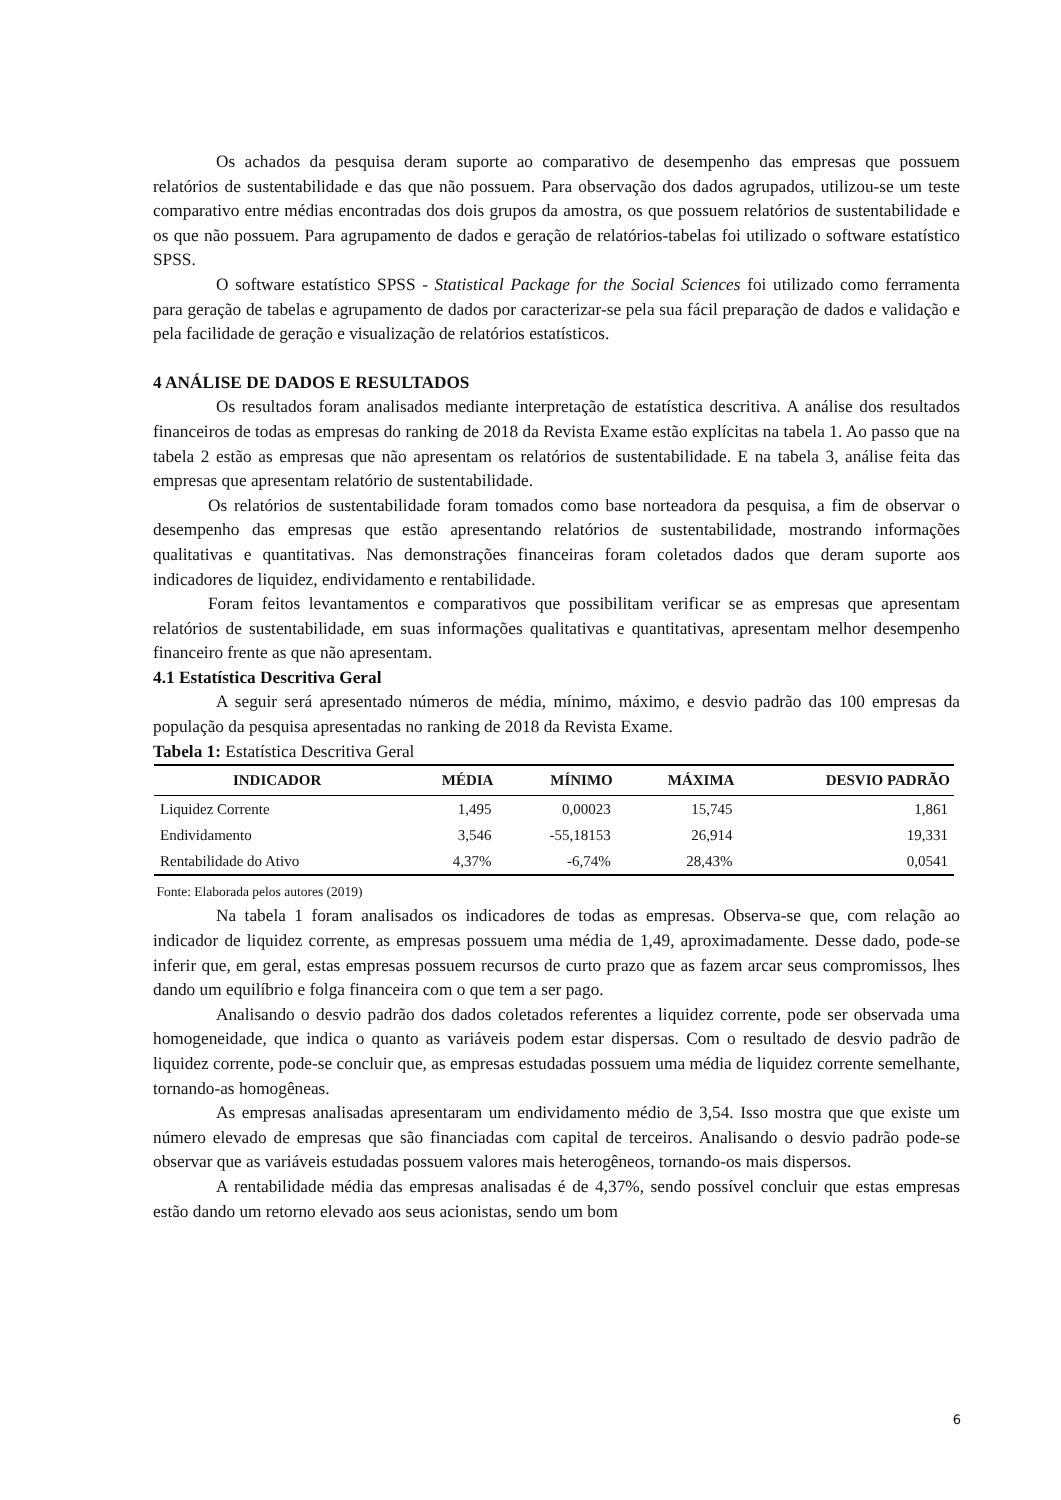Os achados da pesquisa deram suporte ao comparativo de desempenho das empresas que possuem relatórios de sustentabilidade e das que não possuem. Para observação dos dados agrupados, utilizou-se um teste comparativo entre médias encontradas dos dois grupos da amostra, os que possuem relatórios de sustentabilidade e os que não possuem. Para agrupamento de dados e geração de relatórios-tabelas foi utilizado o software estatístico SPSS.
O software estatístico SPSS - Statistical Package for the Social Sciences foi utilizado como ferramenta para geração de tabelas e agrupamento de dados por caracterizar-se pela sua fácil preparação de dados e validação e pela facilidade de geração e visualização de relatórios estatísticos.
4 ANÁLISE DE DADOS E RESULTADOS
Os resultados foram analisados mediante interpretação de estatística descritiva. A análise dos resultados financeiros de todas as empresas do ranking de 2018 da Revista Exame estão explícitas na tabela 1. Ao passo que na tabela 2 estão as empresas que não apresentam os relatórios de sustentabilidade. E na tabela 3, análise feita das empresas que apresentam relatório de sustentabilidade.
Os relatórios de sustentabilidade foram tomados como base norteadora da pesquisa, a fim de observar o desempenho das empresas que estão apresentando relatórios de sustentabilidade, mostrando informações qualitativas e quantitativas. Nas demonstrações financeiras foram coletados dados que deram suporte aos indicadores de liquidez, endividamento e rentabilidade.
Foram feitos levantamentos e comparativos que possibilitam verificar se as empresas que apresentam relatórios de sustentabilidade, em suas informações qualitativas e quantitativas, apresentam melhor desempenho financeiro frente as que não apresentam.
4.1 Estatística Descritiva Geral
A seguir será apresentado números de média, mínimo, máximo, e desvio padrão das 100 empresas da população da pesquisa apresentadas no ranking de 2018 da Revista Exame.
Tabela 1: Estatística Descritiva Geral
| INDICADOR | MÉDIA | MÍNIMO | MÁXIMA | DESVIO PADRÃO |
| --- | --- | --- | --- | --- |
| Liquidez Corrente | 1,495 | 0,00023 | 15,745 | 1,861 |
| Endividamento | 3,546 | -55,18153 | 26,914 | 19,331 |
| Rentabilidade do Ativo | 4,37% | -6,74% | 28,43% | 0,0541 |
Fonte: Elaborada pelos autores (2019)
Na tabela 1 foram analisados os indicadores de todas as empresas. Observa-se que, com relação ao indicador de liquidez corrente, as empresas possuem uma média de 1,49, aproximadamente. Desse dado, pode-se inferir que, em geral, estas empresas possuem recursos de curto prazo que as fazem arcar seus compromissos, lhes dando um equilíbrio e folga financeira com o que tem a ser pago.
Analisando o desvio padrão dos dados coletados referentes a liquidez corrente, pode ser observada uma homogeneidade, que indica o quanto as variáveis podem estar dispersas. Com o resultado de desvio padrão de liquidez corrente, pode-se concluir que, as empresas estudadas possuem uma média de liquidez corrente semelhante, tornando-as homogêneas.
As empresas analisadas apresentaram um endividamento médio de 3,54. Isso mostra que que existe um número elevado de empresas que são financiadas com capital de terceiros. Analisando o desvio padrão pode-se observar que as variáveis estudadas possuem valores mais heterogêneos, tornando-os mais dispersos.
A rentabilidade média das empresas analisadas é de 4,37%, sendo possível concluir que estas empresas estão dando um retorno elevado aos seus acionistas, sendo um bom
6